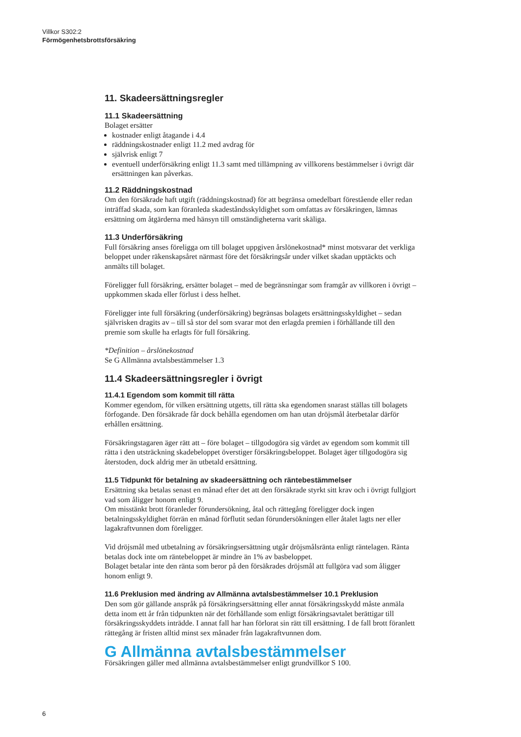Villkor S302:2
Förmögenhetsbrottsförsäkring
11. Skadeersättningsregler
11.1 Skadeersättning
Bolaget ersätter
kostnader enligt åtagande i 4.4
räddningskostnader enligt 11.2 med avdrag för
självrisk enligt 7
eventuell underförsäkring enligt 11.3 samt med tillämpning av villkorens bestämmelser i övrigt där ersättningen kan påverkas.
11.2 Räddningskostnad
Om den försäkrade haft utgift (räddningskostnad) för att begränsa omedelbart förestående eller redan inträffad skada, som kan föranleda skadeståndsskyldighet som omfattas av försäkringen, lämnas ersättning om åtgärderna med hänsyn till omständigheterna varit skäliga.
11.3 Underförsäkring
Full försäkring anses föreligga om till bolaget uppgiven årslönekostnad* minst motsvarar det verkliga beloppet under räkenskapsåret närmast före det försäkringsår under vilket skadan upptäckts och anmälts till bolaget.
Föreligger full försäkring, ersätter bolaget – med de begränsningar som framgår av villkoren i övrigt – uppkommen skada eller förlust i dess helhet.
Föreligger inte full försäkring (underförsäkring) begränsas bolagets ersättningsskyldighet – sedan självrisken dragits av – till så stor del som svarar mot den erlagda premien i förhållande till den premie som skulle ha erlagts för full försäkring.
*Definition – årslönekostnad
Se G Allmänna avtalsbestämmelser 1.3
11.4 Skadeersättningsregler i övrigt
11.4.1 Egendom som kommit till rätta
Kommer egendom, för vilken ersättning utgetts, till rätta ska egendomen snarast ställas till bolagets förfogande. Den försäkrade får dock behålla egendomen om han utan dröjsmål återbetalar därför erhållen ersättning.
Försäkringstagaren äger rätt att – före bolaget – tillgodogöra sig värdet av egendom som kommit till rätta i den utsträckning skadebeloppet överstiger försäkringsbeloppet. Bolaget äger tillgodogöra sig återstoden, dock aldrig mer än utbetald ersättning.
11.5 Tidpunkt för betalning av skadeersättning och räntebestämmelser
Ersättning ska betalas senast en månad efter det att den försäkrade styrkt sitt krav och i övrigt fullgjort vad som åligger honom enligt 9.
Om misstänkt brott föranleder förundersökning, åtal och rättegång föreligger dock ingen betalningsskyldighet förrän en månad förflutit sedan förundersökningen eller åtalet lagts ner eller lagakraftvunnen dom föreligger.
Vid dröjsmål med utbetalning av försäkringsersättning utgår dröjsmålsränta enligt räntelagen. Ränta betalas dock inte om räntebeloppet är mindre än 1% av basbeloppet.
Bolaget betalar inte den ränta som beror på den försäkrades dröjsmål att fullgöra vad som åligger honom enligt 9.
11.6 Preklusion med ändring av Allmänna avtalsbestämmelser 10.1 Preklusion
Den som gör gällande anspråk på försäkringsersättning eller annat försäkringsskydd måste anmäla detta inom ett år från tidpunkten när det förhållande som enligt försäkringsavtalet berättigar till försäkringsskyddets inträdde. I annat fall har han förlorat sin rätt till ersättning. I de fall brott föranlett rättegång är fristen alltid minst sex månader från lagakraftvunnen dom.
G Allmänna avtalsbestämmelser
Försäkringen gäller med allmänna avtalsbestämmelser enligt grundvillkor S 100.
6